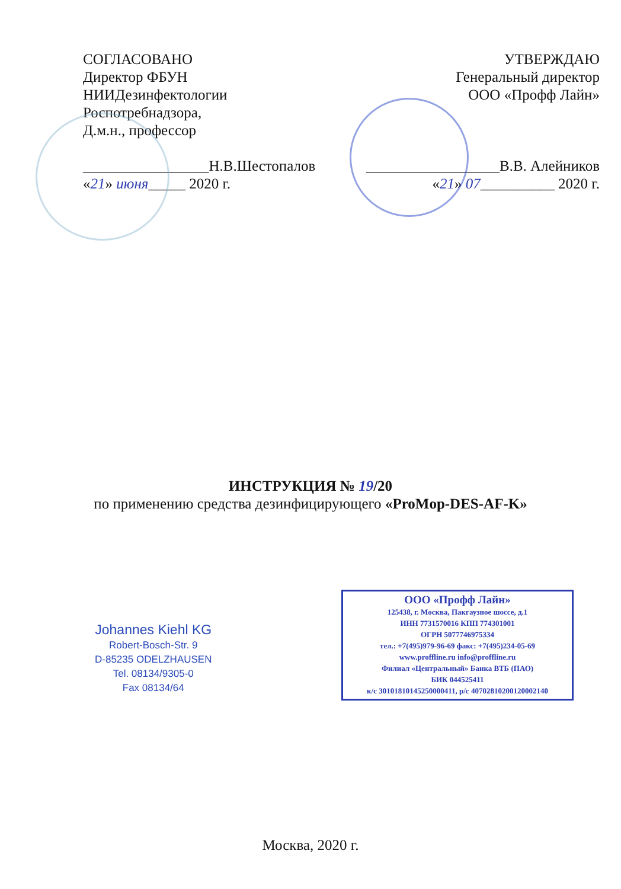СОГЛАСОВАНО
Директор ФБУН
НИИДезинфектологии
Роспотребнадзора,
Д.м.н., профессор
_________________Н.В.Шестопалов
«21» июня_____ 2020 г.
УТВЕРЖДАЮ
Генеральный директор
ООО «Профф Лайн»
__________________В.В. Алейников
«21» 07__________ 2020 г.
ИНСТРУКЦИЯ № 19/20
по применению средства дезинфицирующего «ProMop-DES-AF-K»
Johannes Kiehl KG
Robert-Bosch-Str. 9
D-85235 ODELZHAUSEN
Tel. 08134/9305-0
Fax 08134/64
ООО «Профф Лайн»
125438, г. Москва, Пакгаузное шоссе, д.1
ИНН 7731570016 КПП 774301001
ОГРН 5077746975334
тел.: +7(495)979-96-69 факс: +7(495)234-05-69
www.proffline.ru info@proffline.ru
Филиал «Центральный» Банка ВТБ (ПАО)
БИК 044525411
к/с 30101810145250000411, р/с 40702810200120002140
Москва, 2020 г.